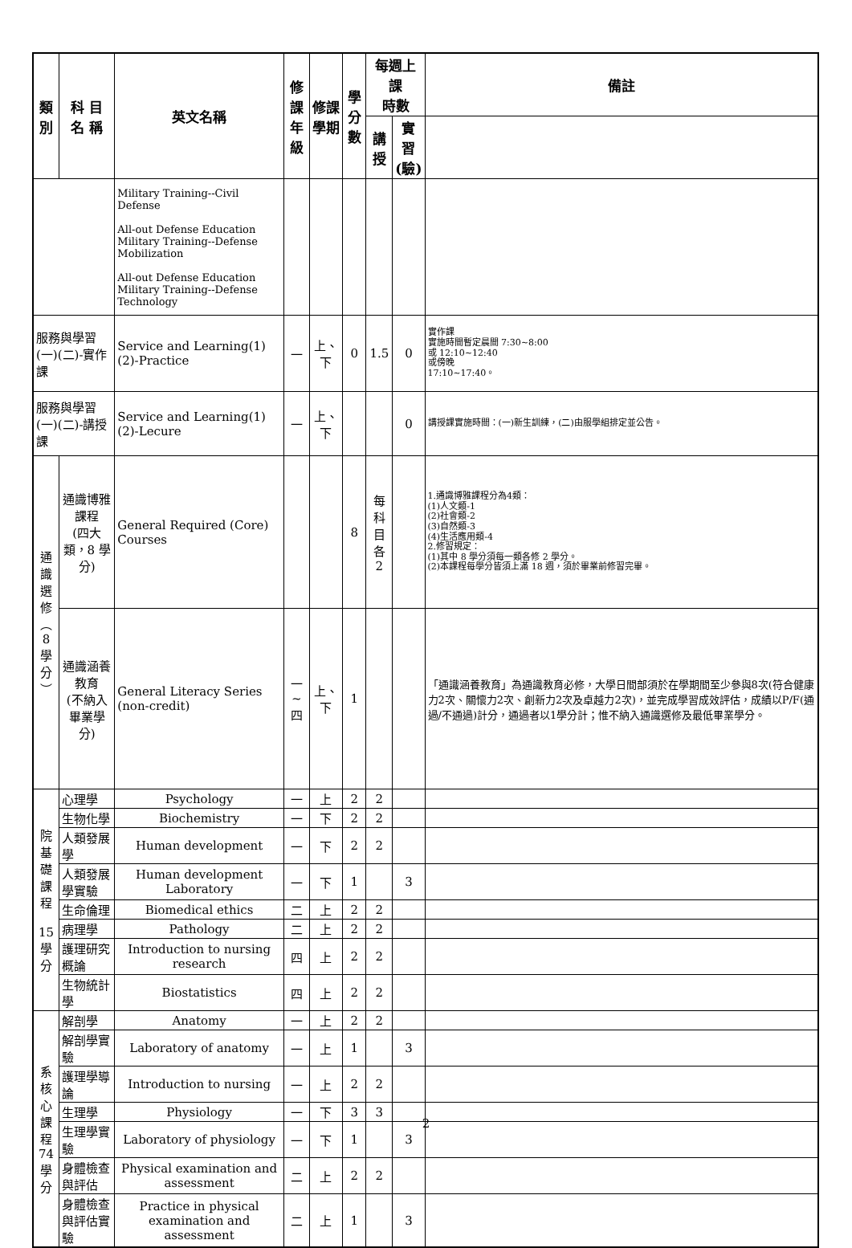| 類別 | | 科 目 名 稱 | 英文名稱 | 修課 年級 | 修課 學期 | 學分 數 | 每週上課 時數 | | 備註 |
| --- | --- | --- | --- | --- | --- | --- | --- | --- | --- |
| | | | | | | | 講 授 | 實習 (驗) | |
| | | | Military Training--Civil Defense All-out Defense Education Military Training--Defense Mobilization All-out Defense Education Military Training--Defense Technology | | | | | | |
| 服務與學習(一)(二)-實作課 | | | Service and Learning(1)(2)-Practice | 一 | 上、下 | 0 | 1.5 | 0 | 實作課 實施時間暫定晨間 7:30~8:00 或 12:10~12:40 或傍晚 17:10~17:40。 |
| 服務與學習(一)(二)-講授課 | | | Service and Learning(1)(2)-Lecure | 一 | 上、下 | | | 0 | 講授課實施時間：(一)新生訓練，(二)由服學組排定並公告。 |
| 通 識 選 修 ︵ 8 學 分 ︶ | 通識博雅課程 (四大類，8 學分) | | General Required (Core) Courses | | | 8 | 每科 目各 2 | | 1.通識博雅課程分為4類： (1)人文類-1 (2)社會類-2 (3)自然類-3 (4)生活應用類-4 2.修習規定： (1)其中 8 學分須每一類各修 2 學分。 (2)本課程每學分皆須上滿 18 週，須於畢業前修習完畢。 |
| | 通識涵養教育 (不納入畢業學分) | | General Literacy Series (non-credit) | 一~四 | 上、下 | 1 | | | 「通識涵養教育」為通識教育必修，大學日間部須於在學期間至少參與8次(符合健康力2次、關懷力2次、創新力2次及卓越力2次)，並完成學習成效評估，成績以P/F(通過/不通過)計分，通過者以1學分計；惟不納入通識選修及最低畢業學分。 |
| 院基 礎課 程 15 學 分 | 心理學 | | Psychology | 一 | 上 | 2 | 2 | | |
| | 生物化學 | | Biochemistry | 一 | 下 | 2 | 2 | | |
| | 人類發展學 | | Human development | 一 | 下 | 2 | 2 | | |
| | 人類發展學實驗 | | Human development Laboratory | 一 | 下 | 1 | | 3 | |
| | 生命倫理 | | Biomedical ethics | 二 | 上 | 2 | 2 | | |
| | 病理學 | | Pathology | 二 | 上 | 2 | 2 | | |
| | 護理研究概論 | | Introduction to nursing research | 四 | 上 | 2 | 2 | | |
| | 生物統計學 | | Biostatistics | 四 | 上 | 2 | 2 | | |
| 系 核 心 課 程 74 學 分 | 解剖學 | | Anatomy | 一 | 上 | 2 | 2 | | |
| | 解剖學實驗 | | Laboratory of anatomy | 一 | 上 | 1 | | 3 | |
| | 護理學導論 | | Introduction to nursing | 一 | 上 | 2 | 2 | | |
| | 生理學 | | Physiology | 一 | 下 | 3 | 3 | | |
| | 生理學實驗 | | Laboratory of physiology | 一 | 下 | 1 | | 3 | |
| | 身體檢查與評估 | | Physical examination and assessment | 二 | 上 | 2 | 2 | | |
| | 身體檢查與評估實驗 | | Practice in physical examination and assessment | 二 | 上 | 1 | | 3 | |
2